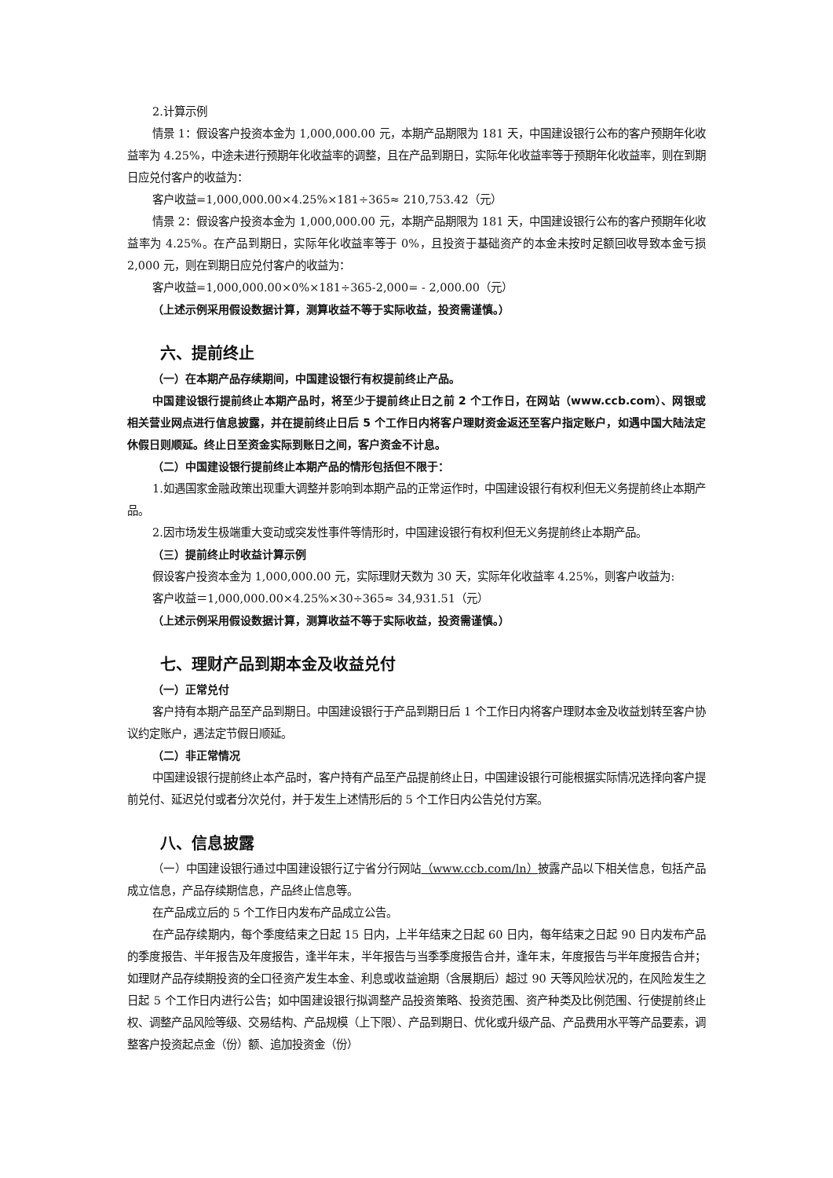2.计算示例
情景 1：假设客户投资本金为 1,000,000.00 元，本期产品期限为 181 天，中国建设银行公布的客户预期年化收益率为 4.25%，中途未进行预期年化收益率的调整，且在产品到期日，实际年化收益率等于预期年化收益率，则在到期日应兑付客户的收益为：
客户收益=1,000,000.00×4.25%×181÷365≈ 210,753.42（元）
情景 2：假设客户投资本金为 1,000,000.00 元，本期产品期限为 181 天，中国建设银行公布的客户预期年化收益率为 4.25%。在产品到期日，实际年化收益率等于 0%，且投资于基础资产的本金未按时足额回收导致本金亏损 2,000 元，则在到期日应兑付客户的收益为：
客户收益=1,000,000.00×0%×181÷365-2,000= - 2,000.00（元）
（上述示例采用假设数据计算，测算收益不等于实际收益，投资需谨慎。）
六、提前终止
（一）在本期产品存续期间，中国建设银行有权提前终止产品。
中国建设银行提前终止本期产品时，将至少于提前终止日之前 2 个工作日，在网站（www.ccb.com）、网银或相关营业网点进行信息披露，并在提前终止日后 5 个工作日内将客户理财资金返还至客户指定账户，如遇中国大陆法定休假日则顺延。终止日至资金实际到账日之间，客户资金不计息。
（二）中国建设银行提前终止本期产品的情形包括但不限于：
1.如遇国家金融政策出现重大调整并影响到本期产品的正常运作时，中国建设银行有权利但无义务提前终止本期产品。
2.因市场发生极端重大变动或突发性事件等情形时，中国建设银行有权利但无义务提前终止本期产品。
（三）提前终止时收益计算示例
假设客户投资本金为 1,000,000.00 元，实际理财天数为 30 天，实际年化收益率 4.25%，则客户收益为:
客户收益＝1,000,000.00×4.25%×30÷365≈ 34,931.51（元）
（上述示例采用假设数据计算，测算收益不等于实际收益，投资需谨慎。）
七、理财产品到期本金及收益兑付
（一）正常兑付
客户持有本期产品至产品到期日。中国建设银行于产品到期日后 1 个工作日内将客户理财本金及收益划转至客户协议约定账户，遇法定节假日顺延。
（二）非正常情况
中国建设银行提前终止本产品时，客户持有产品至产品提前终止日，中国建设银行可能根据实际情况选择向客户提前兑付、延迟兑付或者分次兑付，并于发生上述情形后的 5 个工作日内公告兑付方案。
八、信息披露
（一）中国建设银行通过中国建设银行辽宁省分行网站（www.ccb.com/ln）披露产品以下相关信息，包括产品成立信息，产品存续期信息，产品终止信息等。
在产品成立后的 5 个工作日内发布产品成立公告。
在产品存续期内，每个季度结束之日起 15 日内，上半年结束之日起 60 日内，每年结束之日起 90 日内发布产品的季度报告、半年报告及年度报告，逢半年末，半年报告与当季季度报告合并，逢年末，年度报告与半年度报告合并；如理财产品存续期投资的全口径资产发生本金、利息或收益逾期（含展期后）超过 90 天等风险状况的，在风险发生之日起 5 个工作日内进行公告；如中国建设银行拟调整产品投资策略、投资范围、资产种类及比例范围、行使提前终止权、调整产品风险等级、交易结构、产品规模（上下限）、产品到期日、优化或升级产品、产品费用水平等产品要素，调整客户投资起点金（份）额、追加投资金（份）